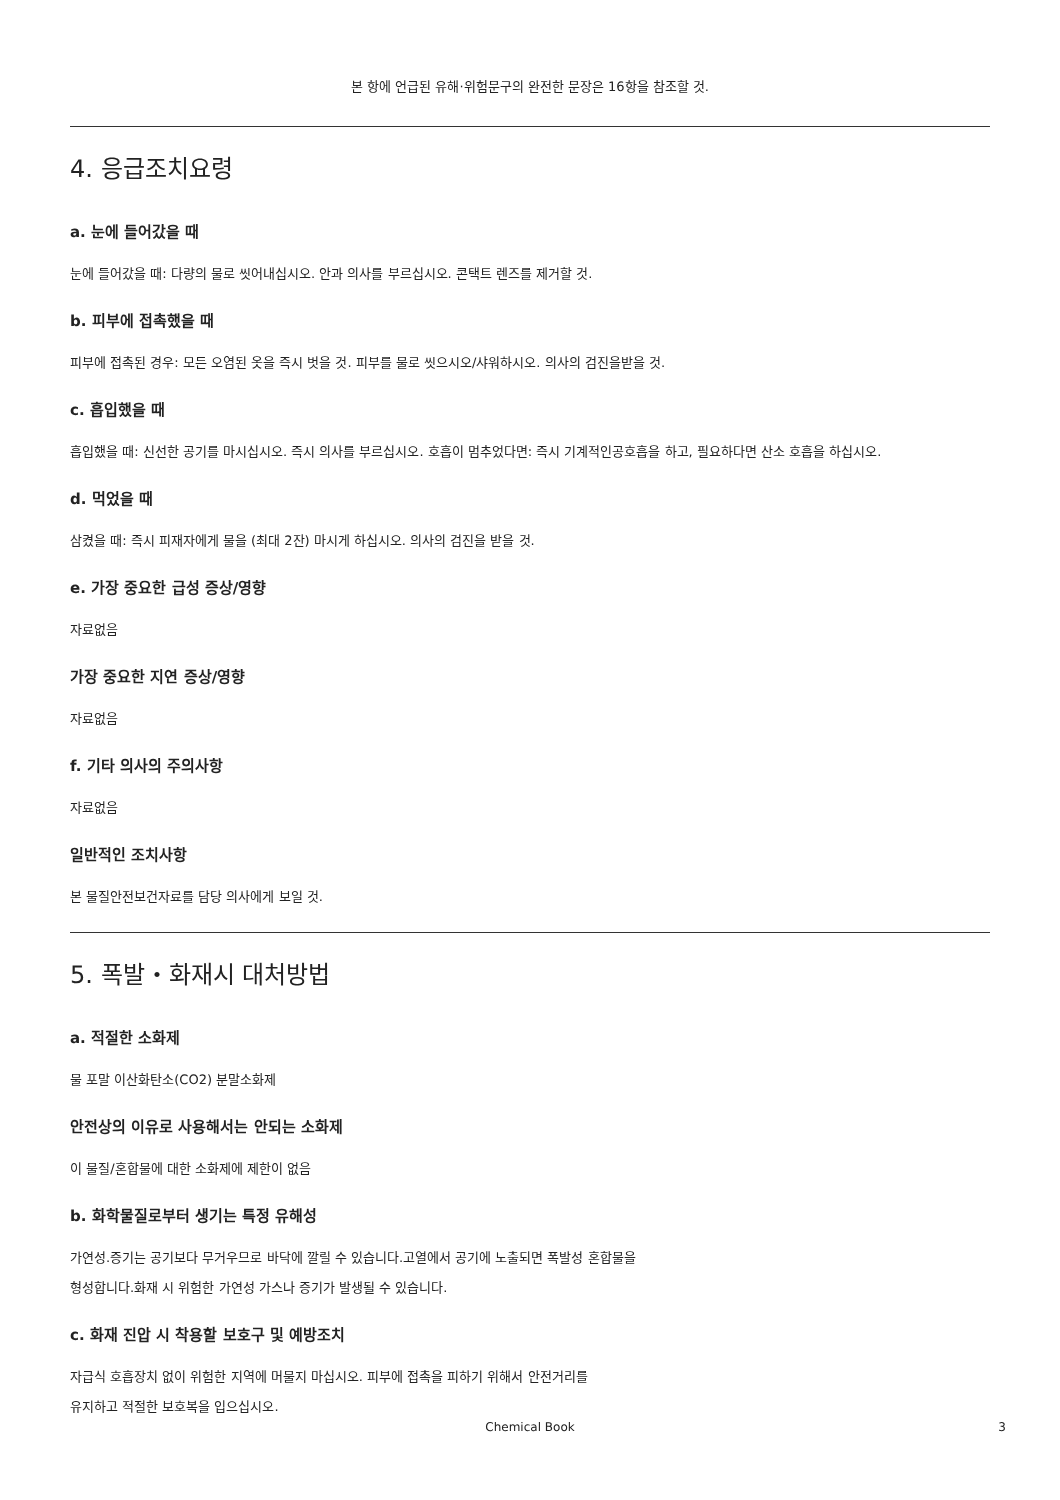본 항에 언급된 유해·위험문구의 완전한 문장은 16항을 참조할 것.
4. 응급조치요령
a. 눈에 들어갔을 때
눈에 들어갔을 때: 다량의 물로 씻어내십시오. 안과 의사를 부르십시오. 콘택트 렌즈를 제거할 것.
b. 피부에 접촉했을 때
피부에 접촉된 경우: 모든 오염된 옷을 즉시 벗을 것. 피부를 물로 씻으시오/샤워하시오. 의사의 검진을받을 것.
c. 흡입했을 때
흡입했을 때: 신선한 공기를 마시십시오. 즉시 의사를 부르십시오. 호흡이 멈추었다면: 즉시 기계적인공호흡을 하고, 필요하다면 산소 호흡을 하십시오.
d. 먹었을 때
삼켰을 때: 즉시 피재자에게 물을 (최대 2잔) 마시게 하십시오. 의사의 검진을 받을 것.
e. 가장 중요한 급성 증상/영향
자료없음
가장 중요한 지연 증상/영향
자료없음
f. 기타 의사의 주의사항
자료없음
일반적인 조치사항
본 물질안전보건자료를 담당 의사에게 보일 것.
5. 폭발・화재시 대처방법
a. 적절한 소화제
물 포말 이산화탄소(CO2) 분말소화제
안전상의 이유로 사용해서는 안되는 소화제
이 물질/혼합물에 대한 소화제에 제한이 없음
b. 화학물질로부터 생기는 특정 유해성
가연성.증기는 공기보다 무거우므로 바닥에 깔릴 수 있습니다.고열에서 공기에 노출되면 폭발성 혼합물을
형성합니다.화재 시 위험한 가연성 가스나 증기가 발생될 수 있습니다.
c. 화재 진압 시 착용할 보호구 및 예방조치
자급식 호흡장치 없이 위험한 지역에 머물지 마십시오. 피부에 접촉을 피하기 위해서 안전거리를
유지하고 적절한 보호복을 입으십시오.
Chemical Book 3